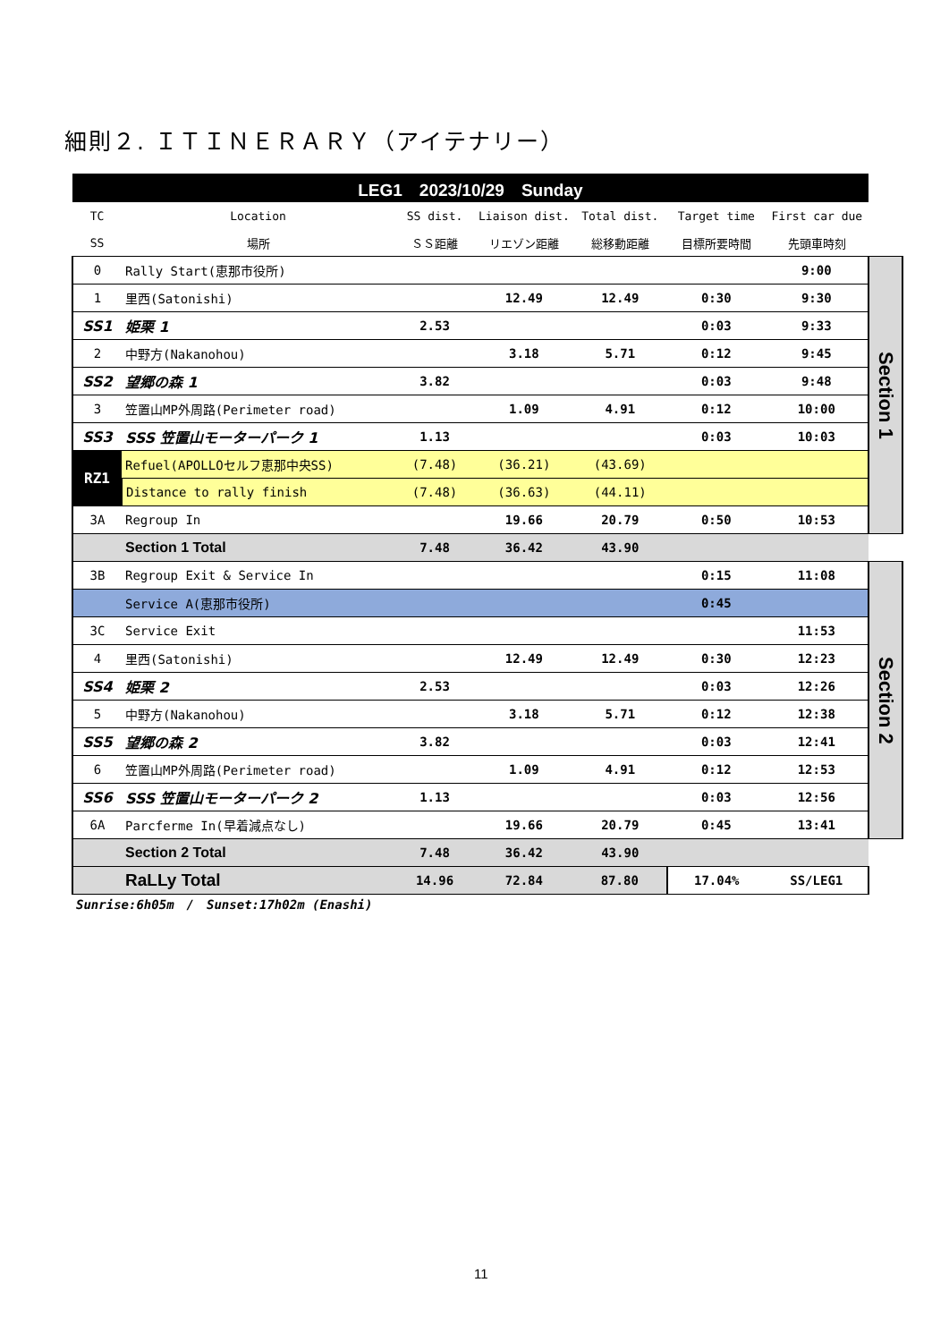細則２. ＩＴＩＮＥＲＡＲＹ（アイテナリー）
| LEG1 2023/10/29 Sunday | | | | | | | |
| TC | Location | SS dist. | Liaison dist. | Total dist. | Target time | First car due | |
| SS | 場所 | ＳＳ距離 | リエゾン距離 | 総移動距離 | 目標所要時間 | 先頭車時刻 | |
| 0 | Rally Start(恵那市役所) | | | | | 9:00 | Section 1 |
| 1 | 里西(Satonishi) | | 12.49 | 12.49 | 0:30 | 9:30 | |
| SS1 | 姫栗 1 | 2.53 | | | 0:03 | 9:33 | |
| 2 | 中野方(Nakanohou) | | 3.18 | 5.71 | 0:12 | 9:45 | |
| SS2 | 望郷の森 1 | 3.82 | | | 0:03 | 9:48 | |
| 3 | 笠置山MP外周路(Perimeter road) | | 1.09 | 4.91 | 0:12 | 10:00 | |
| SS3 | SSS 笠置山モーターパーク 1 | 1.13 | | | 0:03 | 10:03 | |
| RZ1 | Refuel(APOLLOセルフ恵那中央SS) | (7.48) | (36.21) | (43.69) | | | |
| | Distance to rally finish | (7.48) | (36.63) | (44.11) | | | |
| 3A | Regroup In | | 19.66 | 20.79 | 0:50 | 10:53 | |
| | Section 1 Total | 7.48 | 36.42 | 43.90 | | | |
| 3B | Regroup Exit & Service In | | | | 0:15 | 11:08 | Section 2 |
| | Service A(恵那市役所) | | | | 0:45 | | |
| 3C | Service Exit | | | | | 11:53 | |
| 4 | 里西(Satonishi) | | 12.49 | 12.49 | 0:30 | 12:23 | |
| SS4 | 姫栗 2 | 2.53 | | | 0:03 | 12:26 | |
| 5 | 中野方(Nakanohou) | | 3.18 | 5.71 | 0:12 | 12:38 | |
| SS5 | 望郷の森 2 | 3.82 | | | 0:03 | 12:41 | |
| 6 | 笠置山MP外周路(Perimeter road) | | 1.09 | 4.91 | 0:12 | 12:53 | |
| SS6 | SSS 笠置山モーターパーク 2 | 1.13 | | | 0:03 | 12:56 | |
| 6A | Parcferme In(早着減点なし) | | 19.66 | 20.79 | 0:45 | 13:41 | |
| | Section 2 Total | 7.48 | 36.42 | 43.90 | | | |
| | RaLLy Total | 14.96 | 72.84 | 87.80 | 17.04% | SS/LEG1 | |
Sunrise:6h05m　/　Sunset:17h02m (Enashi)
11